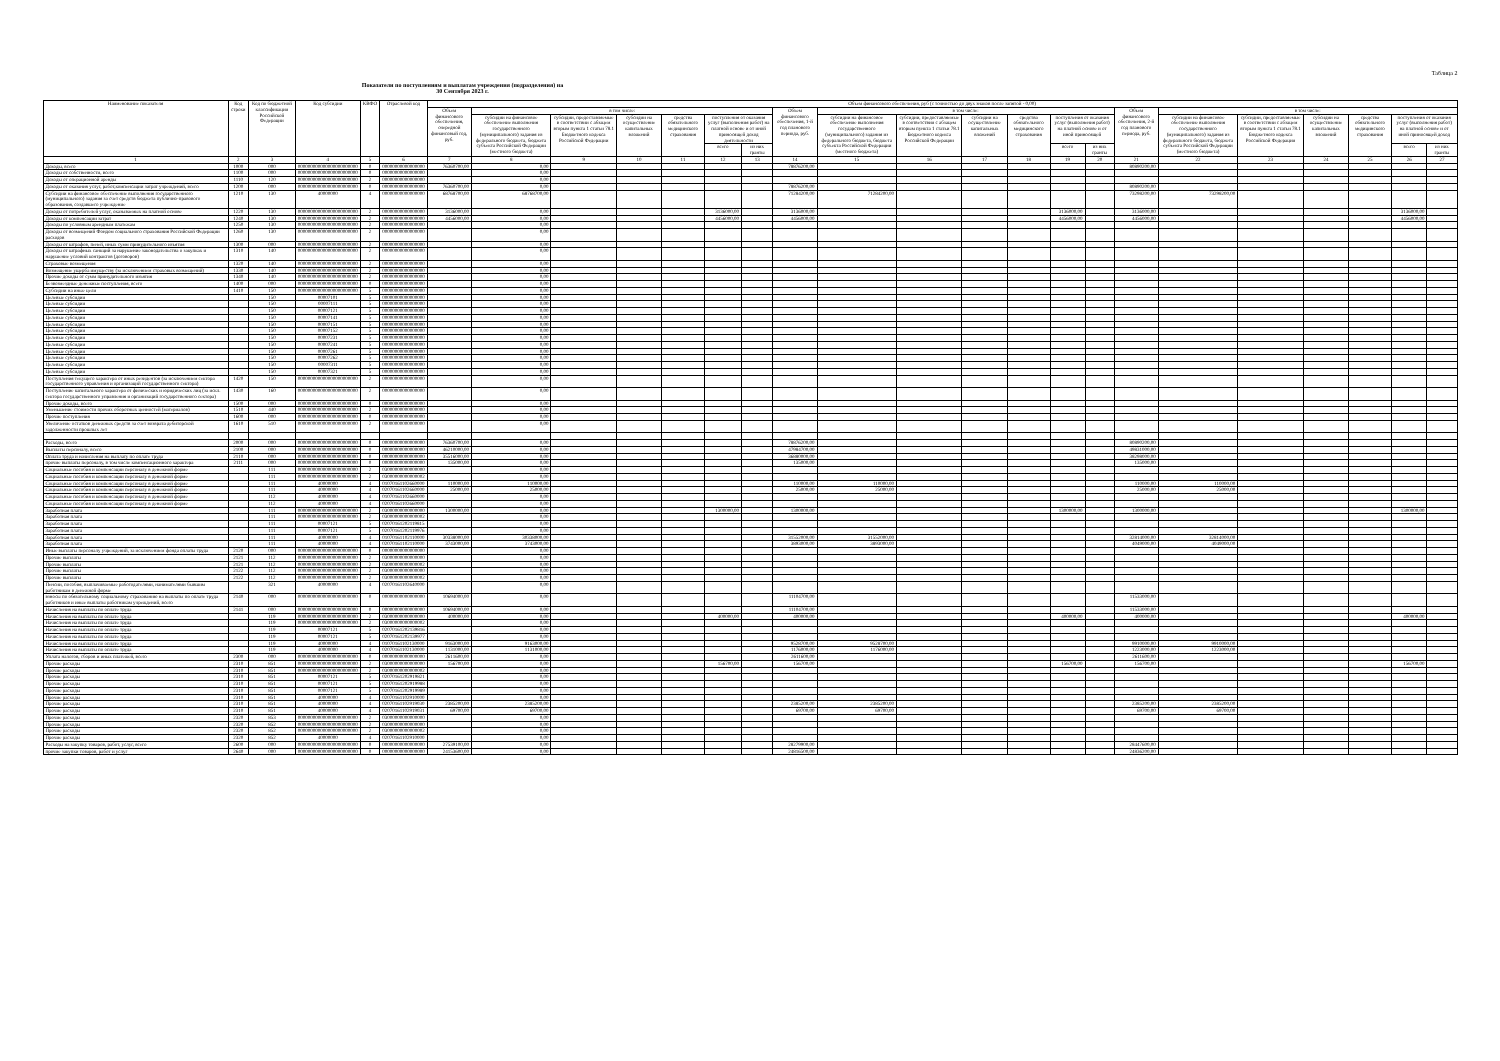Таблица 2
Показатели по поступлениям и выплатам учреждения (подразделения) на
30 Сентября 2023 г.
| Наименование показателя | Код строки | Код по бюджетной классификации Российской Федерации | Код субсидии | КВФО | Отраслевой код | Объем финансового обеспечения, руб (с точностью до двух знаков после запятой - 0,00) | | | | | | | | | | | | | | | | | | | | |
| --- | --- | --- | --- | --- | --- | --- | --- | --- | --- | --- | --- | --- | --- | --- | --- | --- | --- | --- | --- | --- | --- | --- | --- | --- | --- | --- |
| | | | | | | Объем финансового обеспечения, очередной финансовый год, руб. | в том числе: | | | | | | Объем финансового обеспечения, 1-й год планового периода, руб. | в том числе: | | | | | | Объем финансового обеспечения, 2-й год планового периода, руб. | в том числе: | | | | | |
| | | | | | | | субсидии на финансовое обеспечение выполнения государственного (муниципального) задания из федерального бюджета, бюджета субъекта Российской Федерации (местного бюджета) | субсидии, предоставляемые в соответствии с абзацем вторым пункта 1 статьи 78.1 Бюджетного кодекса Российской Федерации | субсидии на осуществление капитальных вложений | средства обязательного медицинского страхования | поступления от оказания услуг (выполнения работ) на платной основе и от иной приносящей доход деятельности | | | субсидии на финансовое обеспечение выполнения государственного (муниципального) задания из федерального бюджета, бюджета субъекта Российской Федерации (местного бюджета) | субсидии, предоставляемые в соответствии с абзацем вторым пункта 1 статьи 78.1 Бюджетного кодекса Российской Федерации | субсидии на осуществление капитальных вложений | средства обязательного медицинского страхования | поступления от оказания услуг (выполнения работ) на платной основе и от иной приносящей | | | субсидии на финансовое обеспечение выполнения государственного (муниципального) задания из федерального бюджета, бюджета субъекта Российской Федерации (местного бюджета) | субсидии, предоставляемые в соответствии с абзацем вторым пункта 1 статьи 78.1 Бюджетного кодекса Российской Федерации | субсидии на осуществление капитальных вложений | средства обязательного медицинского страхования | поступления от оказания услуг (выполнения работ) на платной основе и от иной приносящей доход | |
| | | | | | | | | | | | всего | из них гранты | | | | | | всего | из них гранты | | | | | | всего | из них гранты |
| 1 | 2 | 3 | 4 | 5 | 6 | 7 | 8 | 9 | 10 | 11 | 12 | 13 | 14 | 15 | 16 | 17 | 18 | 19 | 20 | 21 | 22 | 23 | 24 | 25 | 26 | 27 |
| Доходы, всего | 1000 | 000 | 000000000000000000000000 | 0 | 00000000000000000 | 76360700,00 | 0,00 | | | | | | 78876200,00 | | | | | | | 80890200,00 | | | | | | |
| Доходы от собственности, всего | 1100 | 000 | 000000000000000000000000 | 0 | 00000000000000000 | | 0,00 | | | | | | | | | | | | | | | | | | | |
| Доходы от операционной аренды | 1110 | 120 | 000000000000000000000000 | 2 | 00000000000000000 | | 0,00 | | | | | | | | | | | | | | | | | | | |
| Доходы от оказания услуг, работ,компенсации затрат учреждений, всего | 1200 | 000 | 000000000000000000000000 | 0 | 00000000000000000 | 76360700,00 | 0,00 | | | | | | 78876200,00 | | | | | | | 80890200,00 | | | | | | |
| Субсидии на финансовое обеспечение выполнения государственного (муниципального) задания за счет средств бюджета публично-правового образования, создавшего учреждение | 1210 | 130 | 40000000 | 4 | 00000000000000000 | 68768700,00 | 68768700,00 | | | | | | 71284200,00 | 71284200,00 | | | | | | 73298200,00 | 73298200,00 | | | | | |
| Доходы от потребителей услуг, оказываемых на платной основе | 1220 | 130 | 000000000000000000000000 | 2 | 00000000000000000 | 3136000,00 | 0,00 | | | | 3136000,00 | | 3136000,00 | | | | | 3136000,00 | | 3136000,00 | | | | | 3136000,00 | |
| Доходы от компенсации затрат | 1240 | 130 | 000000000000000000000000 | 2 | 00000000000000000 | 4456000,00 | 0,00 | | | | 4456000,00 | | 4456000,00 | | | | | 4456000,00 | | 4456000,00 | | | | | 4456000,00 | |
| Доходы по условным арендным платежам | 1250 | 130 | 000000000000000000000000 | 2 | 00000000000000000 | | 0,00 | | | | | | | | | | | | | | | | | | | |
| Доходы от возмещений Фондом социального страхования Российской Федерации расходов | 1260 | 130 | 000000000000000000000000 | 2 | 00000000000000000 | | 0,00 | | | | | | | | | | | | | | | | | | | |
| Доходы от штрафов, пеней, иных сумм принудительного изъятия | 1300 | 000 | 000000000000000000000000 | 2 | 00000000000000000 | | 0,00 | | | | | | | | | | | | | | | | | | | |
| Доходы от штрафных санкций за нарушение законодательства о закупках и нарушение условий контрактов (договоров) | 1310 | 140 | 000000000000000000000000 | 2 | 00000000000000000 | | 0,00 | | | | | | | | | | | | | | | | | | | |
| Страховые возмещения | 1320 | 140 | 000000000000000000000000 | 2 | 00000000000000000 | | 0,00 | | | | | | | | | | | | | | | | | | | |
| Возмещение ущерба имуществу (за исключением страховых возмещений) | 1330 | 140 | 000000000000000000000000 | 2 | 00000000000000000 | | 0,00 | | | | | | | | | | | | | | | | | | | |
| Прочие доходы от сумм принудительного изъятия | 1340 | 140 | 000000000000000000000000 | 2 | 00000000000000000 | | 0,00 | | | | | | | | | | | | | | | | | | | |
| Безвозмездные денежные поступления, всего | 1400 | 000 | 000000000000000000000000 | 0 | 00000000000000000 | | 0,00 | | | | | | | | | | | | | | | | | | | |
| Субсидии на иные цели | 1410 | 150 | 000000000000000000000000 | 5 | 00000000000000000 | | 0,00 | | | | | | | | | | | | | | | | | | | |
| Целевые субсидии | | 150 | 00007101 | 5 | 00000000000000000 | | 0,00 | | | | | | | | | | | | | | | | | | | |
| Целевые субсидии | | 150 | 00007111 | 5 | 00000000000000000 | | 0,00 | | | | | | | | | | | | | | | | | | | |
| Целевые субсидии | | 150 | 00007121 | 5 | 00000000000000000 | | 0,00 | | | | | | | | | | | | | | | | | | | |
| Целевые субсидии | | 150 | 00007141 | 5 | 00000000000000000 | | 0,00 | | | | | | | | | | | | | | | | | | | |
| Целевые субсидии | | 150 | 00007151 | 5 | 00000000000000000 | | 0,00 | | | | | | | | | | | | | | | | | | | |
| Целевые субсидии | | 150 | 00007152 | 5 | 00000000000000000 | | 0,00 | | | | | | | | | | | | | | | | | | | |
| Целевые субсидии | | 150 | 00007231 | 5 | 00000000000000000 | | 0,00 | | | | | | | | | | | | | | | | | | | |
| Целевые субсидии | | 150 | 00007241 | 5 | 00000000000000000 | | 0,00 | | | | | | | | | | | | | | | | | | | |
| Целевые субсидии | | 150 | 00007261 | 5 | 00000000000000000 | | 0,00 | | | | | | | | | | | | | | | | | | | |
| Целевые субсидии | | 150 | 00007262 | 5 | 00000000000000000 | | 0,00 | | | | | | | | | | | | | | | | | | | |
| Целевые субсидии | | 150 | 00007311 | 5 | 00000000000000000 | | 0,00 | | | | | | | | | | | | | | | | | | | |
| Целевые субсидии | | 150 | 00007321 | 5 | 00000000000000000 | | 0,00 | | | | | | | | | | | | | | | | | | | |
| Поступления текущего характера от иных резидентов (за исключением сектора государственного управления и организаций государственного сектора) | 1420 | 150 | 000000000000000000000000 | 2 | 00000000000000000 | | 0,00 | | | | | | | | | | | | | | | | | | | |
| Поступление капитального характера от физических и юридических лиц (за искл. сектора государственного управления и организаций государственного сектора) | 1430 | 160 | 000000000000000000000000 | 2 | 00000000000000000 | | 0,00 | | | | | | | | | | | | | | | | | | | |
| Прочие доходы, всего | 1500 | 000 | 000000000000000000000000 | 0 | 00000000000000000 | | 0,00 | | | | | | | | | | | | | | | | | | | |
| Уменьшение стоимости прочих оборотных ценностей (материалов) | 1510 | 440 | 000000000000000000000000 | 2 | 00000000000000000 | | 0,00 | | | | | | | | | | | | | | | | | | | |
| Прочие поступления | 1600 | 000 | 000000000000000000000000 | 0 | 00000000000000000 | | 0,00 | | | | | | | | | | | | | | | | | | | |
| Увеличение остатков денежных средств за счет возврата дебиторской задолженности прошлых лет | 1610 | 510 | 000000000000000000000000 | 2 | 00000000000000000 | | 0,00 | | | | | | | | | | | | | | | | | | | |
| Расходы, всего | 2000 | 000 | 000000000000000000000000 | 0 | 00000000000000000 | 76360700,00 | 0,00 | | | | | | 78876200,00 | | | | | | | 80890200,00 | | | | | | |
| Выплаты персоналу, всего | 2100 | 000 | 000000000000000000000000 | 0 | 00000000000000000 | 46210000,00 | 0,00 | | | | | | 47984700,00 | | | | | | | 49831000,00 | | | | | | |
| Оплата труда и начисления на выплату по оплате труда | 2110 | 000 | 000000000000000000000000 | 0 | 00000000000000000 | 35516000,00 | 0,00 | | | | | | 36880000,00 | | | | | | | 38298000,00 | | | | | | |
| прочие выплаты персоналу, в том числе компенсационного характера | 2111 | 000 | 000000000000000000000000 | 0 | 00000000000000000 | 135000,00 | 0,00 | | | | | | 135000,00 | | | | | | | 135000,00 | | | | | | |
| Социальные пособия и компенсации персоналу в денежной форме | | 111 | 000000000000000000000000 | 2 | 03000000000000000 | | 0,00 | | | | | | | | | | | | | | | | | | | |
| Социальные пособия и компенсации персоналу в денежной форме | | 111 | 000000000000000000000000 | 2 | 03000000000000002 | | 0,00 | | | | | | | | | | | | | | | | | | | |
| Социальные пособия и компенсации персоналу в денежной форме | | 111 | 40000000 | 4 | 01070161102660000 | 110000,00 | 110000,00 | | | | | | 110000,00 | 110000,00 | | | | | | 110000,00 | 110000,00 | | | | | |
| Социальные пособия и компенсации персоналу в денежной форме | | 111 | 40000000 | 4 | 02070161102660000 | 25000,00 | 25000,00 | | | | | | 25000,00 | 25000,00 | | | | | | 25000,00 | 25000,00 | | | | | |
| Социальные пособия и компенсации персоналу в денежной форме | | 112 | 40000000 | 4 | 01070161102660000 | | 0,00 | | | | | | | | | | | | | | | | | | | |
| Социальные пособия и компенсации персоналу в денежной форме | | 112 | 40000000 | 4 | 02070161102660000 | | 0,00 | | | | | | | | | | | | | | | | | | | |
| Заработная плата | | 111 | 000000000000000000000000 | 2 | 03000000000000000 | 1300000,00 | 0,00 | | | | 1300000,00 | | 1300000,00 | | | | | 1300000,00 | | 1300000,00 | | | | | 1300000,00 | |
| Заработная плата | | 111 | 000000000000000000000000 | 2 | 03000000000000002 | | 0,00 | | | | | | | | | | | | | | | | | | | |
| Заработная плата | | 111 | 00007121 | 5 | 02070161202119815 | | 0,00 | | | | | | | | | | | | | | | | | | | |
| Заработная плата | | 111 | 00007121 | 5 | 02070161202119976 | | 0,00 | | | | | | | | | | | | | | | | | | | |
| Заработная плата | | 111 | 40000000 | 4 | 01070161102110000 | 30338000,00 | 30338000,00 | | | | | | 31552000,00 | 31552000,00 | | | | | | 32814000,00 | 32814000,00 | | | | | |
| Заработная плата | | 111 | 40000000 | 4 | 02070161102110000 | 3743000,00 | 3743000,00 | | | | | | 3893000,00 | 3893000,00 | | | | | | 4049000,00 | 4049000,00 | | | | | |
| Иные выплаты персоналу учреждений, за исключением фонда оплаты труда | 2120 | 000 | 000000000000000000000000 | 0 | 00000000000000000 | | 0,00 | | | | | | | | | | | | | | | | | | | |
| Прочие выплаты | 2121 | 112 | 000000000000000000000000 | 2 | 03000000000000000 | | 0,00 | | | | | | | | | | | | | | | | | | | |
| Прочие выплаты | 2121 | 112 | 000000000000000000000000 | 2 | 03000000000000002 | | 0,00 | | | | | | | | | | | | | | | | | | | |
| Прочие выплаты | 2122 | 112 | 000000000000000000000000 | 2 | 03000000000000000 | | 0,00 | | | | | | | | | | | | | | | | | | | |
| Прочие выплаты | 2122 | 112 | 000000000000000000000000 | 2 | 03000000000000002 | | 0,00 | | | | | | | | | | | | | | | | | | | |
| Пенсии, пособия, выплачиваемые работодателями, нанимателями бывшим работникам в денежной форме | | 321 | 40000000 | 4 | 02070161102640000 | | 0,00 | | | | | | | | | | | | | | | | | | | |
| взносы по обязательному социальному страхованию на выплаты по оплате труда работников и иные выплаты работникам учреждений, всего | 2140 | 000 | 000000000000000000000000 | 0 | 00000000000000000 | 10694000,00 | 0,00 | | | | | | 11104700,00 | | | | | | | 11533000,00 | | | | | | |
| Начисления на выплаты по оплате труда | 2141 | 000 | 000000000000000000000000 | 0 | 00000000000000000 | 10694000,00 | 0,00 | | | | | | 11104700,00 | | | | | | | 11533000,00 | | | | | | |
| Начисления на выплаты по оплате труда | | 119 | 000000000000000000000000 | 2 | 03000000000000000 | 400000,00 | 0,00 | | | | 400000,00 | | 400000,00 | | | | | 400000,00 | | 400000,00 | | | | | 400000,00 | |
| Начисления на выплаты по оплате труда | | 119 | 000000000000000000000000 | 2 | 03000000000000002 | | 0,00 | | | | | | | | | | | | | | | | | | | |
| Начисления на выплаты по оплате труда | | 119 | 00007121 | 5 | 02070161202139816 | | 0,00 | | | | | | | | | | | | | | | | | | | |
| Начисления на выплаты по оплате труда | | 119 | 00007121 | 5 | 02070161202139977 | | 0,00 | | | | | | | | | | | | | | | | | | | |
| Начисления на выплаты по оплате труда | | 119 | 40000000 | 4 | 01070161102130000 | 9163000,00 | 9163000,00 | | | | | | 9528700,00 | 9528700,00 | | | | | | 9910000,00 | 9910000,00 | | | | | |
| Начисления на выплаты по оплате труда | | 119 | 40000000 | 4 | 02070161102130000 | 1131000,00 | 1131000,00 | | | | | | 1176000,00 | 1176000,00 | | | | | | 1223000,00 | 1223000,00 | | | | | |
| Уплата налогов, сборов и иных платежей, всего | 2300 | 000 | 000000000000000000000000 | 0 | 00000000000000000 | 2611600,00 | 0,00 | | | | | | 2611600,00 | | | | | | | 2611600,00 | | | | | | |
| Прочие расходы | 2310 | 851 | 000000000000000000000000 | 2 | 03000000000000000 | 156700,00 | 0,00 | | | | 156700,00 | | 156700,00 | | | | | 156700,00 | | 156700,00 | | | | | 156700,00 | |
| Прочие расходы | 2310 | 851 | 000000000000000000000000 | 2 | 03000000000000002 | | 0,00 | | | | | | | | | | | | | | | | | | | |
| Прочие расходы | 2310 | 851 | 00007121 | 5 | 02070161202919821 | | 0,00 | | | | | | | | | | | | | | | | | | | |
| Прочие расходы | 2310 | 851 | 00007121 | 5 | 02070161202919988 | | 0,00 | | | | | | | | | | | | | | | | | | | |
| Прочие расходы | 2310 | 851 | 00007121 | 5 | 02070161202919989 | | 0,00 | | | | | | | | | | | | | | | | | | | |
| Прочие расходы | 2310 | 851 | 40000000 | 4 | 02070161102910000 | | 0,00 | | | | | | | | | | | | | | | | | | | |
| Прочие расходы | 2310 | 851 | 40000000 | 4 | 02070161102919030 | 2385200,00 | 2385200,00 | | | | | | 2385200,00 | 2385200,00 | | | | | | 2385200,00 | 2385200,00 | | | | | |
| Прочие расходы | 2310 | 851 | 40000000 | 4 | 02070161102919031 | 69700,00 | 69700,00 | | | | | | 69700,00 | 69700,00 | | | | | | 69700,00 | 69700,00 | | | | | |
| Прочие расходы | 2320 | 853 | 000000000000000000000000 | 2 | 03000000000000000 | | 0,00 | | | | | | | | | | | | | | | | | | | |
| Прочие расходы | 2320 | 852 | 000000000000000000000000 | 2 | 03000000000000000 | | 0,00 | | | | | | | | | | | | | | | | | | | |
| Прочие расходы | 2320 | 852 | 000000000000000000000000 | 2 | 03000000000000002 | | 0,00 | | | | | | | | | | | | | | | | | | | |
| Прочие расходы | 2320 | 852 | 40000000 | 4 | 02070161102910000 | | 0,00 | | | | | | | | | | | | | | | | | | | |
| Расходы на закупку товаров, работ, услуг, всего | 2600 | 000 | 000000000000000000000000 | 0 | 00000000000000000 | 27539100,00 | 0,00 | | | | | | 28279900,00 | | | | | | | 28447600,00 | | | | | | |
| прочие закупки товаров, работ и услуг | 2640 | 000 | 000000000000000000000000 | 0 | 00000000000000000 | 24153600,00 | 0,00 | | | | | | 24816500,00 | | | | | | | 24836200,00 | | | | | | |